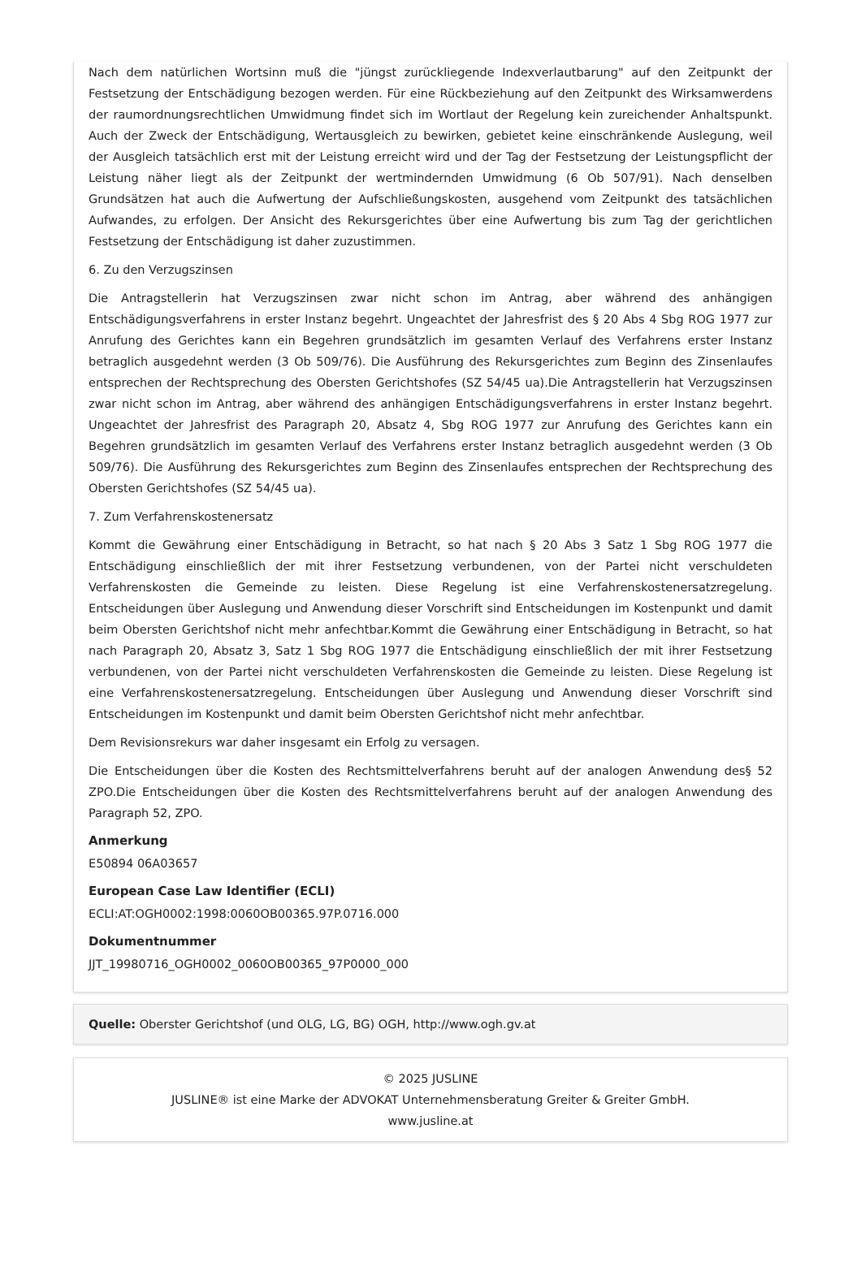Nach dem natürlichen Wortsinn muß die "jüngst zurückliegende Indexverlautbarung" auf den Zeitpunkt der Festsetzung der Entschädigung bezogen werden. Für eine Rückbeziehung auf den Zeitpunkt des Wirksamwerdens der raumordnungsrechtlichen Umwidmung findet sich im Wortlaut der Regelung kein zureichender Anhaltspunkt. Auch der Zweck der Entschädigung, Wertausgleich zu bewirken, gebietet keine einschränkende Auslegung, weil der Ausgleich tatsächlich erst mit der Leistung erreicht wird und der Tag der Festsetzung der Leistungspflicht der Leistung näher liegt als der Zeitpunkt der wertmindernden Umwidmung (6 Ob 507/91). Nach denselben Grundsätzen hat auch die Aufwertung der Aufschließungskosten, ausgehend vom Zeitpunkt des tatsächlichen Aufwandes, zu erfolgen. Der Ansicht des Rekursgerichtes über eine Aufwertung bis zum Tag der gerichtlichen Festsetzung der Entschädigung ist daher zuzustimmen.
6. Zu den Verzugszinsen
Die Antragstellerin hat Verzugszinsen zwar nicht schon im Antrag, aber während des anhängigen Entschädigungsverfahrens in erster Instanz begehrt. Ungeachtet der Jahresfrist des § 20 Abs 4 Sbg ROG 1977 zur Anrufung des Gerichtes kann ein Begehren grundsätzlich im gesamten Verlauf des Verfahrens erster Instanz betraglich ausgedehnt werden (3 Ob 509/76). Die Ausführung des Rekursgerichtes zum Beginn des Zinsenlaufes entsprechen der Rechtsprechung des Obersten Gerichtshofes (SZ 54/45 ua).Die Antragstellerin hat Verzugszinsen zwar nicht schon im Antrag, aber während des anhängigen Entschädigungsverfahrens in erster Instanz begehrt. Ungeachtet der Jahresfrist des Paragraph 20, Absatz 4, Sbg ROG 1977 zur Anrufung des Gerichtes kann ein Begehren grundsätzlich im gesamten Verlauf des Verfahrens erster Instanz betraglich ausgedehnt werden (3 Ob 509/76). Die Ausführung des Rekursgerichtes zum Beginn des Zinsenlaufes entsprechen der Rechtsprechung des Obersten Gerichtshofes (SZ 54/45 ua).
7. Zum Verfahrenskostenersatz
Kommt die Gewährung einer Entschädigung in Betracht, so hat nach § 20 Abs 3 Satz 1 Sbg ROG 1977 die Entschädigung einschließlich der mit ihrer Festsetzung verbundenen, von der Partei nicht verschuldeten Verfahrenskosten die Gemeinde zu leisten. Diese Regelung ist eine Verfahrenskostenersatzregelung. Entscheidungen über Auslegung und Anwendung dieser Vorschrift sind Entscheidungen im Kostenpunkt und damit beim Obersten Gerichtshof nicht mehr anfechtbar.Kommt die Gewährung einer Entschädigung in Betracht, so hat nach Paragraph 20, Absatz 3, Satz 1 Sbg ROG 1977 die Entschädigung einschließlich der mit ihrer Festsetzung verbundenen, von der Partei nicht verschuldeten Verfahrenskosten die Gemeinde zu leisten. Diese Regelung ist eine Verfahrenskostenersatzregelung. Entscheidungen über Auslegung und Anwendung dieser Vorschrift sind Entscheidungen im Kostenpunkt und damit beim Obersten Gerichtshof nicht mehr anfechtbar.
Dem Revisionsrekurs war daher insgesamt ein Erfolg zu versagen.
Die Entscheidungen über die Kosten des Rechtsmittelverfahrens beruht auf der analogen Anwendung des§ 52 ZPO.Die Entscheidungen über die Kosten des Rechtsmittelverfahrens beruht auf der analogen Anwendung des Paragraph 52, ZPO.
Anmerkung
E50894 06A03657
European Case Law Identifier (ECLI)
ECLI:AT:OGH0002:1998:0060OB00365.97P.0716.000
Dokumentnummer
JJT_19980716_OGH0002_0060OB00365_97P0000_000
Quelle: Oberster Gerichtshof (und OLG, LG, BG) OGH, http://www.ogh.gv.at
© 2025 JUSLINE
JUSLINE® ist eine Marke der ADVOKAT Unternehmensberatung Greiter & Greiter GmbH.
www.jusline.at